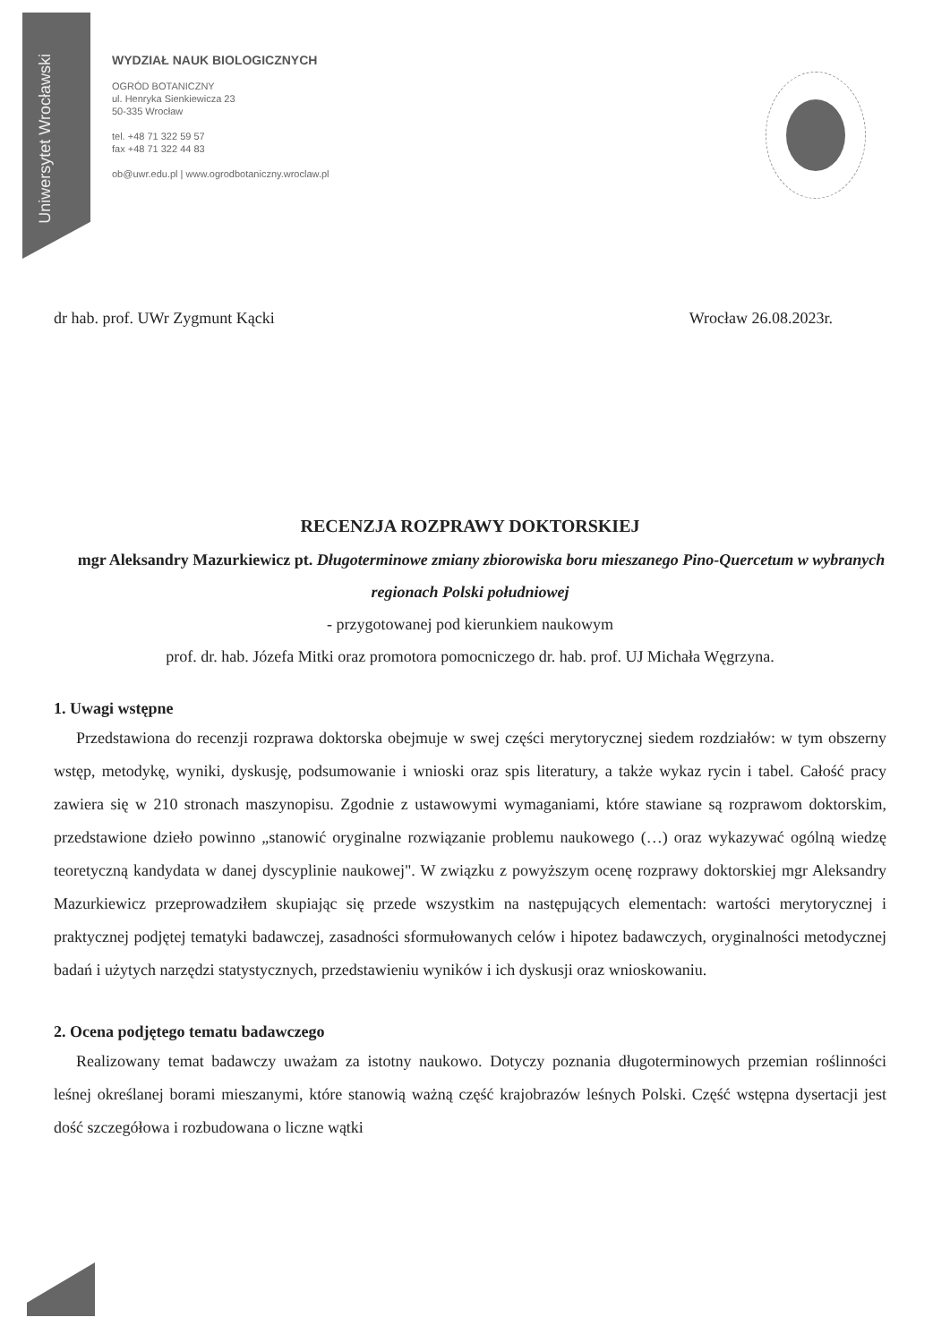Uniwersytet Wrocławski
WYDZIAŁ NAUK BIOLOGICZNYCH
OGRÓD BOTANICZNY
ul. Henryka Sienkiewicza 23
50-335 Wrocław
tel. +48 71 322 59 57
fax +48 71 322 44 83
ob@uwr.edu.pl | www.ogrodbotaniczny.wroclaw.pl
dr hab. prof. UWr Zygmunt Kącki Wrocław 26.08.2023r.
RECENZJA ROZPRAWY DOKTORSKIEJ
mgr Aleksandry Mazurkiewicz pt. Długoterminowe zmiany zbiorowiska boru mieszanego Pino-Quercetum w wybranych regionach Polski południowej
- przygotowanej pod kierunkiem naukowym
prof. dr. hab. Józefa Mitki oraz promotora pomocniczego dr. hab. prof. UJ Michała Węgrzyna.
1. Uwagi wstępne
Przedstawiona do recenzji rozprawa doktorska obejmuje w swej części merytorycznej siedem rozdziałów: w tym obszerny wstęp, metodykę, wyniki, dyskusję, podsumowanie i wnioski oraz spis literatury, a także wykaz rycin i tabel. Całość pracy zawiera się w 210 stronach maszynopisu. Zgodnie z ustawowymi wymaganiami, które stawiane są rozprawom doktorskim, przedstawione dzieło powinno „stanowić oryginalne rozwiązanie problemu naukowego (…) oraz wykazywać ogólną wiedzę teoretyczną kandydata w danej dyscyplinie naukowej". W związku z powyższym ocenę rozprawy doktorskiej mgr Aleksandry Mazurkiewicz przeprowadziłem skupiając się przede wszystkim na następujących elementach: wartości merytorycznej i praktycznej podjętej tematyki badawczej, zasadności sformułowanych celów i hipotez badawczych, oryginalności metodycznej badań i użytych narzędzi statystycznych, przedstawieniu wyników i ich dyskusji oraz wnioskowaniu.
2. Ocena podjętego tematu badawczego
Realizowany temat badawczy uważam za istotny naukowo. Dotyczy poznania długoterminowych przemian roślinności leśnej określanej borami mieszanymi, które stanowią ważną część krajobrazów leśnych Polski. Część wstępna dysertacji jest dość szczegółowa i rozbudowana o liczne wątki